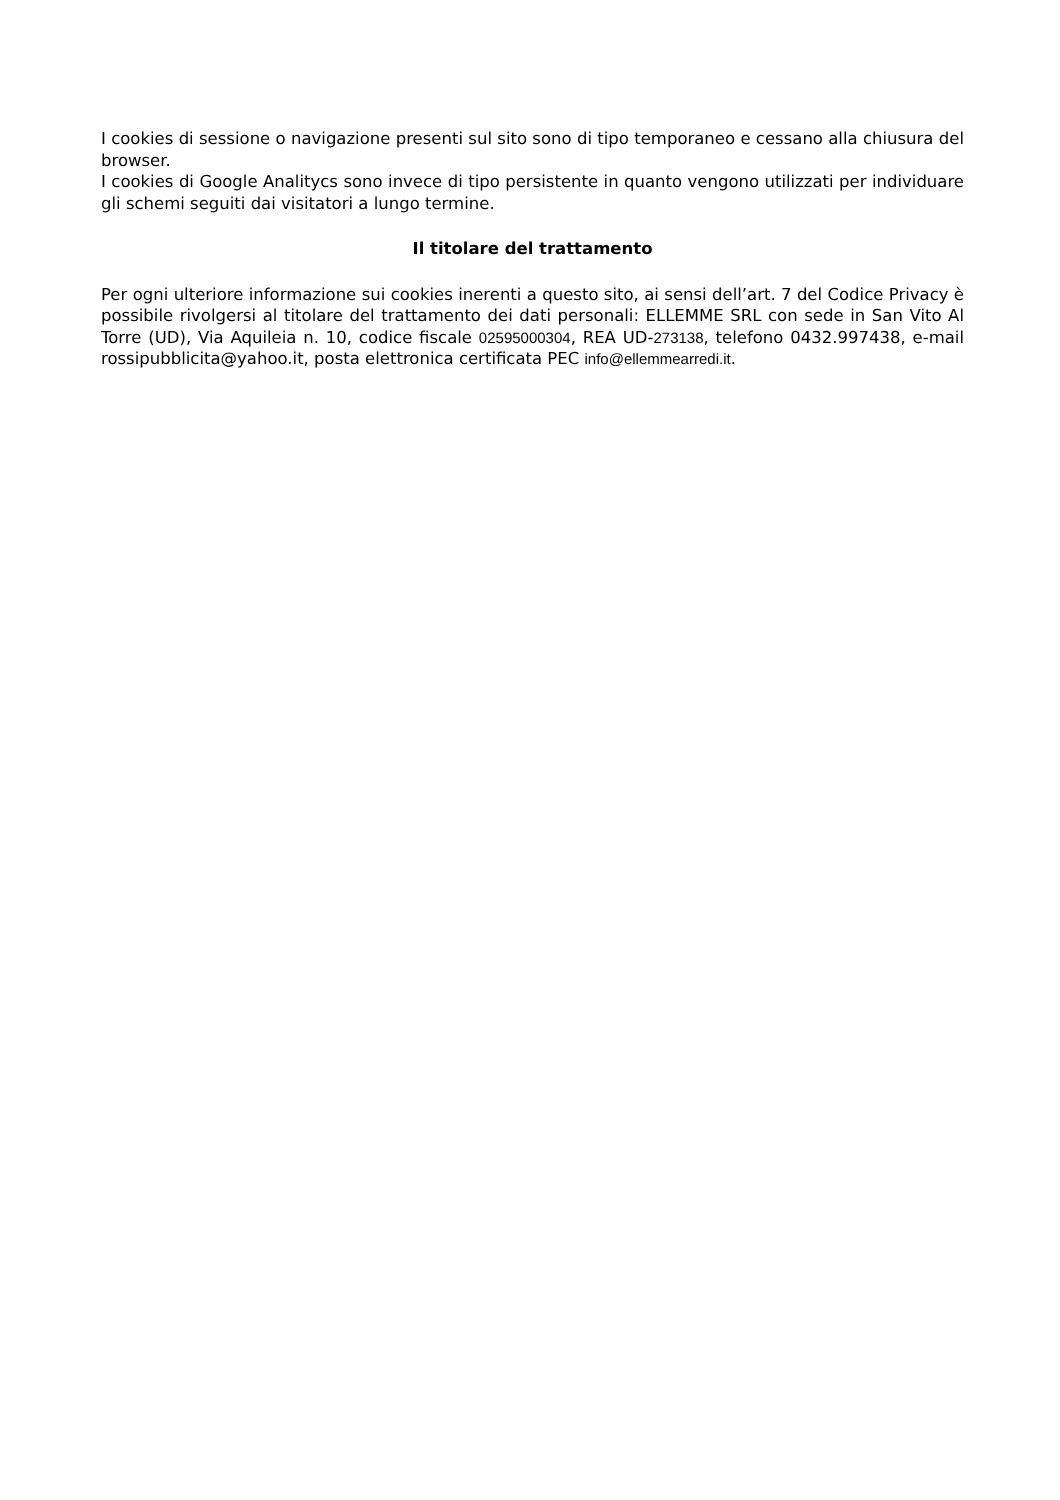I cookies di sessione o navigazione presenti sul sito sono di tipo temporaneo e cessano alla chiusura del browser.
I cookies di Google Analitycs sono invece di tipo persistente in quanto vengono utilizzati per individuare gli schemi seguiti dai visitatori a lungo termine.
Il titolare del trattamento
Per ogni ulteriore informazione sui cookies inerenti a questo sito, ai sensi dell’art. 7 del Codice Privacy è possibile rivolgersi al titolare del trattamento dei dati personali: ELLEMME SRL con sede in San Vito Al Torre (UD), Via Aquileia n. 10, codice fiscale 02595000304, REA UD-273138, telefono 0432.997438, e-mail rossipubblicita@yahoo.it, posta elettronica certificata PEC info@ellemmearredi.it.